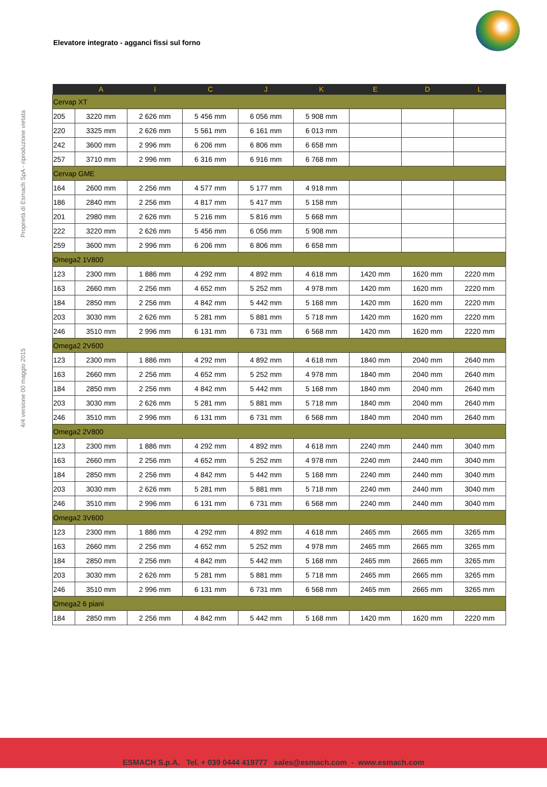Elevatore integrato - agganci fissi sul forno
4/4 versione 00 maggio 2015 Proprietà di Esmach SpA - riproduzione vietata
| | A | I | C | J | K | E | D | L |
| --- | --- | --- | --- | --- | --- | --- | --- | --- |
| Cervap XT | | | | | | | | |
| 205 | 3220 mm | 2 626 mm | 5 456 mm | 6 056 mm | 5 908 mm | | | |
| 220 | 3325 mm | 2 626 mm | 5 561 mm | 6 161 mm | 6 013 mm | | | |
| 242 | 3600 mm | 2 996 mm | 6 206 mm | 6 806 mm | 6 658 mm | | | |
| 257 | 3710 mm | 2 996 mm | 6 316 mm | 6 916 mm | 6 768 mm | | | |
| Cervap GME | | | | | | | | |
| 164 | 2600 mm | 2 256 mm | 4 577 mm | 5 177 mm | 4 918 mm | | | |
| 186 | 2840 mm | 2 256 mm | 4 817 mm | 5 417 mm | 5 158 mm | | | |
| 201 | 2980 mm | 2 626 mm | 5 216 mm | 5 816 mm | 5 668 mm | | | |
| 222 | 3220 mm | 2 626 mm | 5 456 mm | 6 056 mm | 5 908 mm | | | |
| 259 | 3600 mm | 2 996 mm | 6 206 mm | 6 806 mm | 6 658 mm | | | |
| Omega2 1V800 | | | | | | | | |
| 123 | 2300 mm | 1 886 mm | 4 292 mm | 4 892 mm | 4 618 mm | 1420 mm | 1620 mm | 2220 mm |
| 163 | 2660 mm | 2 256 mm | 4 652 mm | 5 252 mm | 4 978 mm | 1420 mm | 1620 mm | 2220 mm |
| 184 | 2850 mm | 2 256 mm | 4 842 mm | 5 442 mm | 5 168 mm | 1420 mm | 1620 mm | 2220 mm |
| 203 | 3030 mm | 2 626 mm | 5 281 mm | 5 881 mm | 5 718 mm | 1420 mm | 1620 mm | 2220 mm |
| 246 | 3510 mm | 2 996 mm | 6 131 mm | 6 731 mm | 6 568 mm | 1420 mm | 1620 mm | 2220 mm |
| Omega2 2V600 | | | | | | | | |
| 123 | 2300 mm | 1 886 mm | 4 292 mm | 4 892 mm | 4 618 mm | 1840 mm | 2040 mm | 2640 mm |
| 163 | 2660 mm | 2 256 mm | 4 652 mm | 5 252 mm | 4 978 mm | 1840 mm | 2040 mm | 2640 mm |
| 184 | 2850 mm | 2 256 mm | 4 842 mm | 5 442 mm | 5 168 mm | 1840 mm | 2040 mm | 2640 mm |
| 203 | 3030 mm | 2 626 mm | 5 281 mm | 5 881 mm | 5 718 mm | 1840 mm | 2040 mm | 2640 mm |
| 246 | 3510 mm | 2 996 mm | 6 131 mm | 6 731 mm | 6 568 mm | 1840 mm | 2040 mm | 2640 mm |
| Omega2 2V800 | | | | | | | | |
| 123 | 2300 mm | 1 886 mm | 4 292 mm | 4 892 mm | 4 618 mm | 2240 mm | 2440 mm | 3040 mm |
| 163 | 2660 mm | 2 256 mm | 4 652 mm | 5 252 mm | 4 978 mm | 2240 mm | 2440 mm | 3040 mm |
| 184 | 2850 mm | 2 256 mm | 4 842 mm | 5 442 mm | 5 168 mm | 2240 mm | 2440 mm | 3040 mm |
| 203 | 3030 mm | 2 626 mm | 5 281 mm | 5 881 mm | 5 718 mm | 2240 mm | 2440 mm | 3040 mm |
| 246 | 3510 mm | 2 996 mm | 6 131 mm | 6 731 mm | 6 568 mm | 2240 mm | 2440 mm | 3040 mm |
| Omega2 3V600 | | | | | | | | |
| 123 | 2300 mm | 1 886 mm | 4 292 mm | 4 892 mm | 4 618 mm | 2465 mm | 2665 mm | 3265 mm |
| 163 | 2660 mm | 2 256 mm | 4 652 mm | 5 252 mm | 4 978 mm | 2465 mm | 2665 mm | 3265 mm |
| 184 | 2850 mm | 2 256 mm | 4 842 mm | 5 442 mm | 5 168 mm | 2465 mm | 2665 mm | 3265 mm |
| 203 | 3030 mm | 2 626 mm | 5 281 mm | 5 881 mm | 5 718 mm | 2465 mm | 2665 mm | 3265 mm |
| 246 | 3510 mm | 2 996 mm | 6 131 mm | 6 731 mm | 6 568 mm | 2465 mm | 2665 mm | 3265 mm |
| Omega2 6 piani | | | | | | | | |
| 184 | 2850 mm | 2 256 mm | 4 842 mm | 5 442 mm | 5 168 mm | 1420 mm | 1620 mm | 2220 mm |
ESMACH S.p.A. Tel. + 039 0444 419777 sales@esmach.com - www.esmach.com